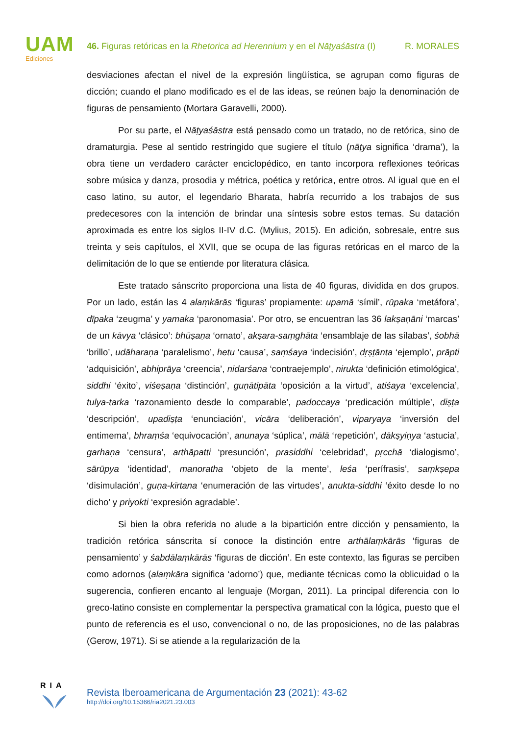UAM
Ediciones
46. Figuras retóricas en la Rhetorica ad Herennium y en el Nāṭyaśāstra (I) R. MORALES
desviaciones afectan el nivel de la expresión lingüística, se agrupan como figuras de dicción; cuando el plano modificado es el de las ideas, se reúnen bajo la denominación de figuras de pensamiento (Mortara Garavelli, 2000).
Por su parte, el Nāṭyaśāstra está pensado como un tratado, no de retórica, sino de dramaturgia. Pese al sentido restringido que sugiere el título (nāṭya significa ‘drama’), la obra tiene un verdadero carácter enciclopédico, en tanto incorpora reflexiones teóricas sobre música y danza, prosodia y métrica, poética y retórica, entre otros. Al igual que en el caso latino, su autor, el legendario Bharata, habría recurrido a los trabajos de sus predecesores con la intención de brindar una síntesis sobre estos temas. Su datación aproximada es entre los siglos II-IV d.C. (Mylius, 2015). En adición, sobresale, entre sus treinta y seis capítulos, el XVII, que se ocupa de las figuras retóricas en el marco de la delimitación de lo que se entiende por literatura clásica.
Este tratado sánscrito proporciona una lista de 40 figuras, dividida en dos grupos. Por un lado, están las 4 alaṃkārās ‘figuras’ propiamente: upamā ‘símil’, rūpaka ‘metáfora’, dīpaka ‘zeugma’ y yamaka ‘paronomasia’. Por otro, se encuentran las 36 lakṣaṇāni ‘marcas’ de un kāvya ‘clásico’: bhūṣaṇa ‘ornato’, akṣara-saṃghāta ‘ensamblaje de las sílabas’, śobhā ‘brillo’, udāharaṇa ‘paralelismo’, hetu ‘causa’, saṃśaya ‘indecisión’, dṛṣṭānta ‘ejemplo’, prāpti ‘adquisición’, abhiprāya ‘creencia’, nidarśana ‘contraejemplo’, nirukta ‘definición etimológica’, siddhi ‘éxito’, viśeṣaṇa ‘distinción’, guṇātipāta ‘oposición a la virtud’, atiśaya ‘excelencia’, tulya-tarka ‘razonamiento desde lo comparable’, padoccaya ‘predicación múltiple’, diṣṭa ‘descripción’, upadiṣṭa ‘enunciación’, vicāra ‘deliberación’, viparyaya ‘inversión del entimema’, bhraṃśa ‘equivocación’, anunaya ‘súplica’, mālā ‘repetición’, dākṣyiṇya ‘astucia’, garhaṇa ‘censura’, arthāpatti ‘presunción’, prasiddhi ‘celebridad’, pṛcchā ‘dialogismo’, sārūpya ‘identidad’, manoratha ‘objeto de la mente’, leśa ‘perífrasis’, saṃkṣepa ‘disimulación’, guṇa-kīrtana ‘enumeración de las virtudes’, anukta-siddhi ‘éxito desde lo no dicho’ y priyokti ‘expresión agradable’.
Si bien la obra referida no alude a la bipartición entre dicción y pensamiento, la tradición retórica sánscrita sí conoce la distinción entre arthālaṃkārās ‘figuras de pensamiento’ y śabdālaṃkārās ‘figuras de dicción’. En este contexto, las figuras se perciben como adornos (alaṃkāra significa ‘adorno’) que, mediante técnicas como la oblicuidad o la sugerencia, confieren encanto al lenguaje (Morgan, 2011). La principal diferencia con lo greco-latino consiste en complementar la perspectiva gramatical con la lógica, puesto que el punto de referencia es el uso, convencional o no, de las proposiciones, no de las palabras (Gerow, 1971). Si se atiende a la regularización de la
RIA
Revista Iberoamericana de Argumentación 23 (2021): 43-62
http://doi.org/10.15366/ria2021.23.003